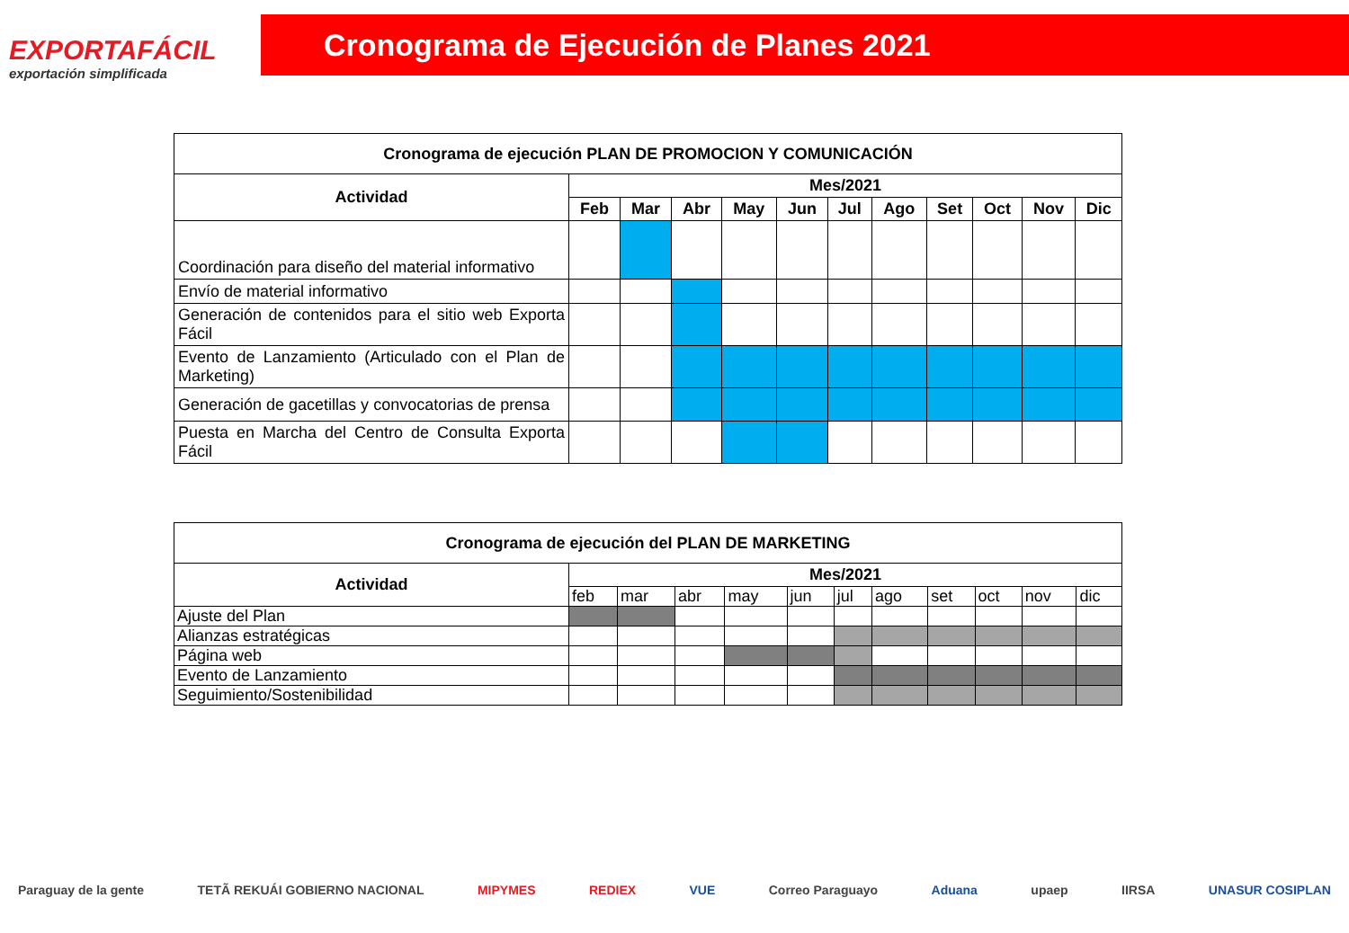EXPORTAFÁCIL
exportación simplificada
Cronograma de Ejecución de Planes 2021
| Cronograma de ejecución PLAN DE PROMOCION Y COMUNICACIÓN | | | | | | | | | | | |
| --- | --- | --- | --- | --- | --- | --- | --- | --- | --- | --- | --- |
| Actividad | Mes/2021 | | | | | | | | | | |
| | Feb | Mar | Abr | May | Jun | Jul | Ago | Set | Oct | Nov | Dic |
| Coordinación para diseño del material informativo | | | | | | | | | | | |
| Envío de material informativo | | | | | | | | | | | |
| Generación de contenidos para el sitio web Exporta Fácil | | | | | | | | | | | |
| Evento de Lanzamiento (Articulado con el Plan de Marketing) | | | | | | | | | | | |
| Generación de gacetillas y convocatorias de prensa | | | | | | | | | | | |
| Puesta en Marcha del Centro de Consulta Exporta Fácil | | | | | | | | | | | |
| Cronograma de ejecución del PLAN DE MARKETING | | | | | | | | | | | |
| --- | --- | --- | --- | --- | --- | --- | --- | --- | --- | --- | --- |
| Actividad | Mes/2021 | | | | | | | | | | |
| | feb | mar | abr | may | jun | jul | ago | set | oct | nov | dic |
| Ajuste del Plan | | | | | | | | | | | |
| Alianzas estratégicas | | | | | | | | | | | |
| Página web | | | | | | | | | | | |
| Evento de Lanzamiento | | | | | | | | | | | |
| Seguimiento/Sostenibilidad | | | | | | | | | | | |
Paraguay de la gente TETÃ REKUÁI GOBIERNO NACIONAL MIPYMES REDIEX VUE Correo Paraguayo Aduana upaep IIRSA UNASUR COSIPLAN